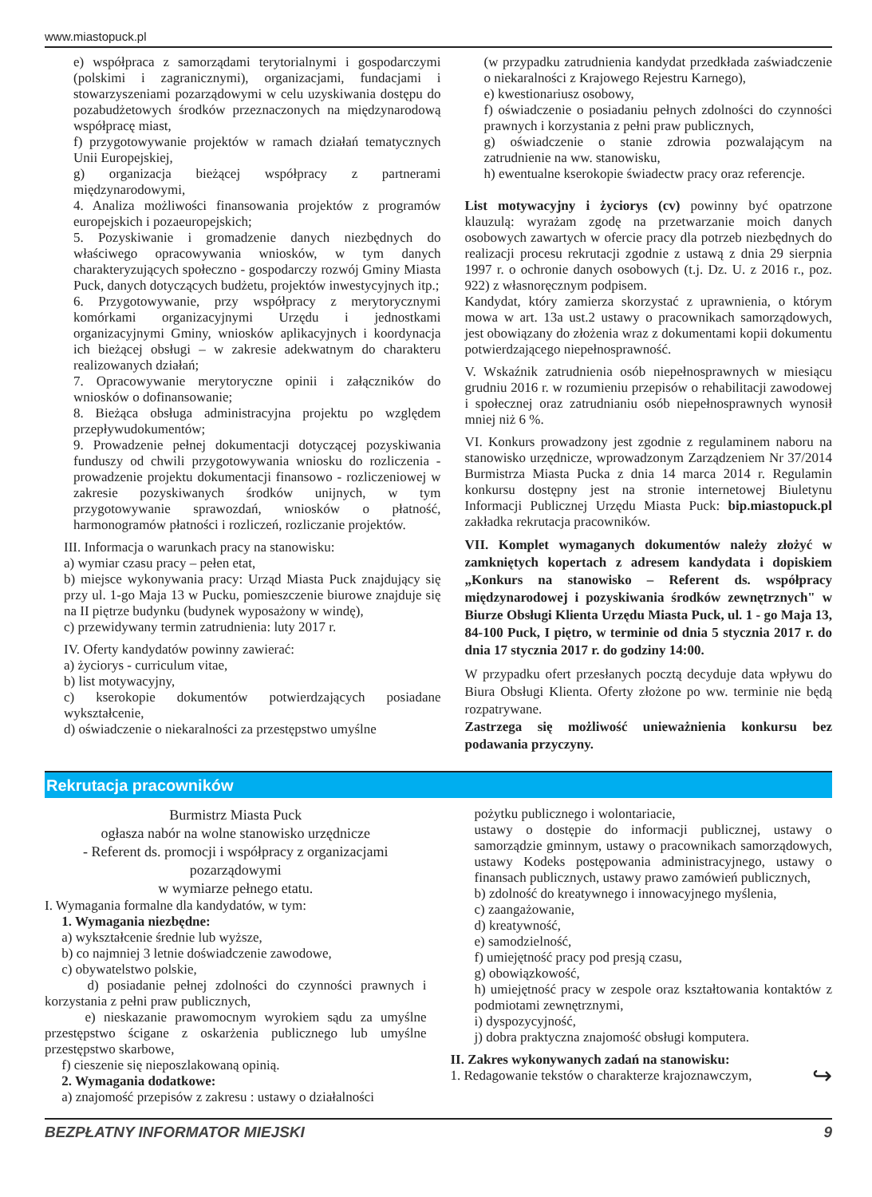www.miastopuck.pl
e) współpraca z samorządami terytorialnymi i gospodarczymi (polskimi i zagranicznymi), organizacjami, fundacjami i stowarzyszeniami pozarządowymi w celu uzyskiwania dostępu do pozabudżetowych środków przeznaczonych na międzynarodową współpracę miast,
f) przygotowywanie projektów w ramach działań tematycznych Unii Europejskiej,
g) organizacja bieżącej współpracy z partnerami międzynarodowymi,
4. Analiza możliwości finansowania projektów z programów europejskich i pozaeuropejskich;
5. Pozyskiwanie i gromadzenie danych niezbędnych do właściwego opracowywania wniosków, w tym danych charakteryzujących społeczno - gospodarczy rozwój Gminy Miasta Puck, danych dotyczących budżetu, projektów inwestycyjnych itp.;
6. Przygotowywanie, przy współpracy z merytorycznymi komórkami organizacyjnymi Urzędu i jednostkami organizacyjnymi Gminy, wniosków aplikacyjnych i koordynacja ich bieżącej obsługi – w zakresie adekwatnym do charakteru realizowanych działań;
7. Opracowywanie merytoryczne opinii i załączników do wniosków o dofinansowanie;
8. Bieżąca obsługa administracyjna projektu po względem przepływudokumentów;
9. Prowadzenie pełnej dokumentacji dotyczącej pozyskiwania funduszy od chwili przygotowywania wniosku do rozliczenia - prowadzenie projektu dokumentacji finansowo - rozliczeniowej w zakresie pozyskiwanych środków unijnych, w tym przygotowywanie sprawozdań, wniosków o płatność, harmonogramów płatności i rozliczeń, rozliczanie projektów.
III. Informacja o warunkach pracy na stanowisku:
a) wymiar czasu pracy – pełen etat,
b) miejsce wykonywania pracy: Urząd Miasta Puck znajdujący się przy ul. 1-go Maja 13 w Pucku, pomieszczenie biurowe znajduje się na II piętrze budynku (budynek wyposażony w windę),
c) przewidywany termin zatrudnienia: luty 2017 r.
IV. Oferty kandydatów powinny zawierać:
a) życiorys - curriculum vitae,
b) list motywacyjny,
c) kserokopie dokumentów potwierdzających posiadane wykształcenie,
d) oświadczenie o niekaralności za przestępstwo umyślne
(w przypadku zatrudnienia kandydat przedkłada zaświadczenie o niekaralności z Krajowego Rejestru Karnego),
e) kwestionariusz osobowy,
f) oświadczenie o posiadaniu pełnych zdolności do czynności prawnych i korzystania z pełni praw publicznych,
g) oświadczenie o stanie zdrowia pozwalającym na zatrudnienie na ww. stanowisku,
h) ewentualne kserokopie świadectw pracy oraz referencje.
List motywacyjny i życiorys (cv) powinny być opatrzone klauzulą: wyrażam zgodę na przetwarzanie moich danych osobowych zawartych w ofercie pracy dla potrzeb niezbędnych do realizacji procesu rekrutacji zgodnie z ustawą z dnia 29 sierpnia 1997 r. o ochronie danych osobowych (t.j. Dz. U. z 2016 r., poz. 922) z własnoręcznym podpisem.
Kandydat, który zamierza skorzystać z uprawnienia, o którym mowa w art. 13a ust.2 ustawy o pracownikach samorządowych, jest obowiązany do złożenia wraz z dokumentami kopii dokumentu potwierdzającego niepełnosprawność.
V. Wskaźnik zatrudnienia osób niepełnosprawnych w miesiącu grudniu 2016 r. w rozumieniu przepisów o rehabilitacji zawodowej i społecznej oraz zatrudnianiu osób niepełnosprawnych wynosił mniej niż 6 %.
VI. Konkurs prowadzony jest zgodnie z regulaminem naboru na stanowisko urzędnicze, wprowadzonym Zarządzeniem Nr 37/2014 Burmistrza Miasta Pucka z dnia 14 marca 2014 r. Regulamin konkursu dostępny jest na stronie internetowej Biuletynu Informacji Publicznej Urzędu Miasta Puck: bip.miastopuck.pl zakładka rekrutacja pracowników.
VII. Komplet wymaganych dokumentów należy złożyć w zamkniętych kopertach z adresem kandydata i dopiskiem „Konkurs na stanowisko – Referent ds. współpracy międzynarodowej i pozyskiwania środków zewnętrznych" w Biurze Obsługi Klienta Urzędu Miasta Puck, ul. 1 - go Maja 13, 84-100 Puck, I piętro, w terminie od dnia 5 stycznia 2017 r. do dnia 17 stycznia 2017 r. do godziny 14:00.
W przypadku ofert przesłanych pocztą decyduje data wpływu do Biura Obsługi Klienta. Oferty złożone po ww. terminie nie będą rozpatrywane.
Zastrzega się możliwość unieważnienia konkursu bez podawania przyczyny.
Rekrutacja pracowników
Burmistrz Miasta Puck
ogłasza nabór na wolne stanowisko urzędnicze
- Referent ds. promocji i współpracy z organizacjami pozarządowymi
w wymiarze pełnego etatu.
I. Wymagania formalne dla kandydatów, w tym:
1. Wymagania niezbędne:
a) wykształcenie średnie lub wyższe,
b) co najmniej 3 letnie doświadczenie zawodowe,
c) obywatelstwo polskie,
d) posiadanie pełnej zdolności do czynności prawnych i korzystania z pełni praw publicznych,
e) nieskazanie prawomocnym wyrokiem sądu za umyślne przestępstwo ścigane z oskarżenia publicznego lub umyślne przestępstwo skarbowe,
f) cieszenie się nieposzlakowaną opinią.
2. Wymagania dodatkowe:
a) znajomość przepisów z zakresu : ustawy o działalności
pożytku publicznego i wolontariacie,
ustawy o dostępie do informacji publicznej, ustawy o samorządzie gminnym, ustawy o pracownikach samorządowych, ustawy Kodeks postępowania administracyjnego, ustawy o finansach publicznych, ustawy prawo zamówień publicznych,
b) zdolność do kreatywnego i innowacyjnego myślenia,
c) zaangażowanie,
d) kreatywność,
e) samodzielność,
f) umiejętność pracy pod presją czasu,
g) obowiązkowość,
h) umiejętność pracy w zespole oraz kształtowania kontaktów z podmiotami zewnętrznymi,
i) dyspozycyjność,
j) dobra praktyczna znajomość obsługi komputera.
II. Zakres wykonywanych zadań na stanowisku:
1. Redagowanie tekstów o charakterze krajoznawczym, ↪
BEZPŁATNY INFORMATOR MIEJSKI 9